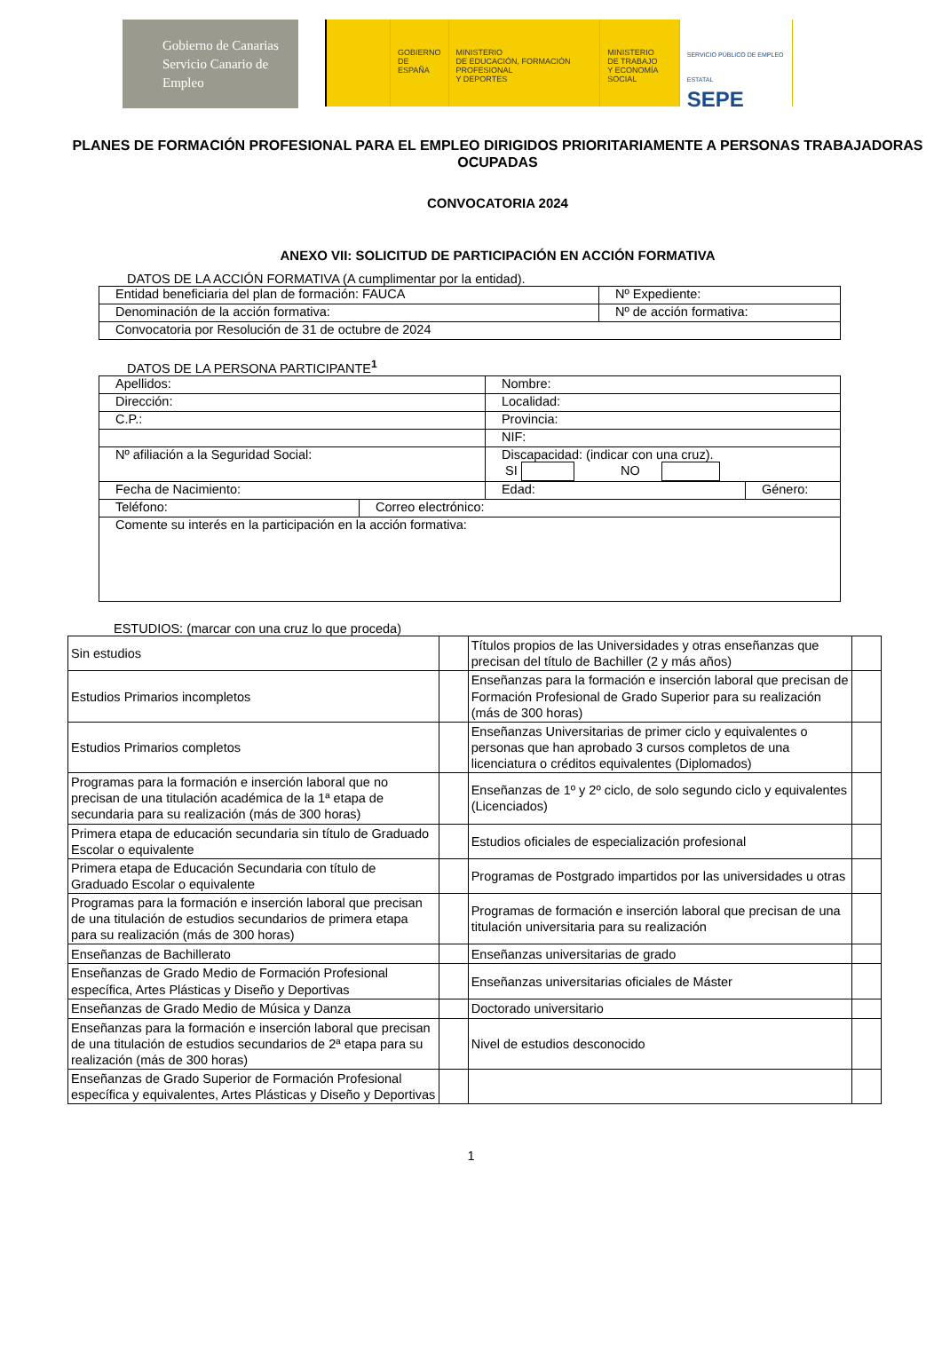Gobierno de Canarias
Servicio Canario de Empleo
GOBIERNO
DE ESPAÑA
MINISTERIO
DE EDUCACIÓN, FORMACIÓN PROFESIONAL
Y DEPORTES
MINISTERIO
DE TRABAJO
Y ECONOMÍA SOCIAL
SERVICIO PÚBLICO DE EMPLEO ESTATAL
SEPE
PLANES DE FORMACIÓN PROFESIONAL PARA EL EMPLEO DIRIGIDOS PRIORITARIAMENTE A PERSONAS TRABAJADORAS OCUPADAS
CONVOCATORIA 2024
ANEXO VII: SOLICITUD DE PARTICIPACIÓN EN ACCIÓN FORMATIVA
DATOS DE LA ACCIÓN FORMATIVA (A cumplimentar por la entidad).
| Entidad beneficiaria del plan de formación: FAUCA | Nº Expediente: |
| Denominación de la acción formativa: | Nº de acción formativa: |
| Convocatoria por Resolución de 31 de octubre de 2024 | |
DATOS DE LA PERSONA PARTICIPANTE<sup>1</sup>
| Apellidos: | | Nombre: | |
| Dirección: | | Localidad: | |
| C.P.: | | Provincia: | |
| | | NIF: | |
| Nº afiliación a la Seguridad Social: | | Discapacidad: (indicar con una cruz). SI NO | |
| Fecha de Nacimiento: | | Edad: | Género: |
| Teléfono: | Correo electrónico: | | |
| Comente su interés en la participación en la acción formativa: | | | |
ESTUDIOS: (marcar con una cruz lo que proceda)
| Sin estudios | | Títulos propios de las Universidades y otras enseñanzas que precisan del título de Bachiller (2 y más años) | |
| Estudios Primarios incompletos | | Enseñanzas para la formación e inserción laboral que precisan de Formación Profesional de Grado Superior para su realización (más de 300 horas) | |
| Estudios Primarios completos | | Enseñanzas Universitarias de primer ciclo y equivalentes o personas que han aprobado 3 cursos completos de una licenciatura o créditos equivalentes (Diplomados) | |
| Programas para la formación e inserción laboral que no precisan de una titulación académica de la 1ª etapa de secundaria para su realización (más de 300 horas) | | Enseñanzas de 1º y 2º ciclo, de solo segundo ciclo y equivalentes (Licenciados) | |
| Primera etapa de educación secundaria sin título de Graduado Escolar o equivalente | | Estudios oficiales de especialización profesional | |
| Primera etapa de Educación Secundaria con título de Graduado Escolar o equivalente | | Programas de Postgrado impartidos por las universidades u otras | |
| Programas para la formación e inserción laboral que precisan de una titulación de estudios secundarios de primera etapa para su realización (más de 300 horas) | | Programas de formación e inserción laboral que precisan de una titulación universitaria para su realización | |
| Enseñanzas de Bachillerato | | Enseñanzas universitarias de grado | |
| Enseñanzas de Grado Medio de Formación Profesional específica, Artes Plásticas y Diseño y Deportivas | | Enseñanzas universitarias oficiales de Máster | |
| Enseñanzas de Grado Medio de Música y Danza | | Doctorado universitario | |
| Enseñanzas para la formación e inserción laboral que precisan de una titulación de estudios secundarios de 2ª etapa para su realización (más de 300 horas) | | Nivel de estudios desconocido | |
| Enseñanzas de Grado Superior de Formación Profesional específica y equivalentes, Artes Plásticas y Diseño y Deportivas | | | |
1